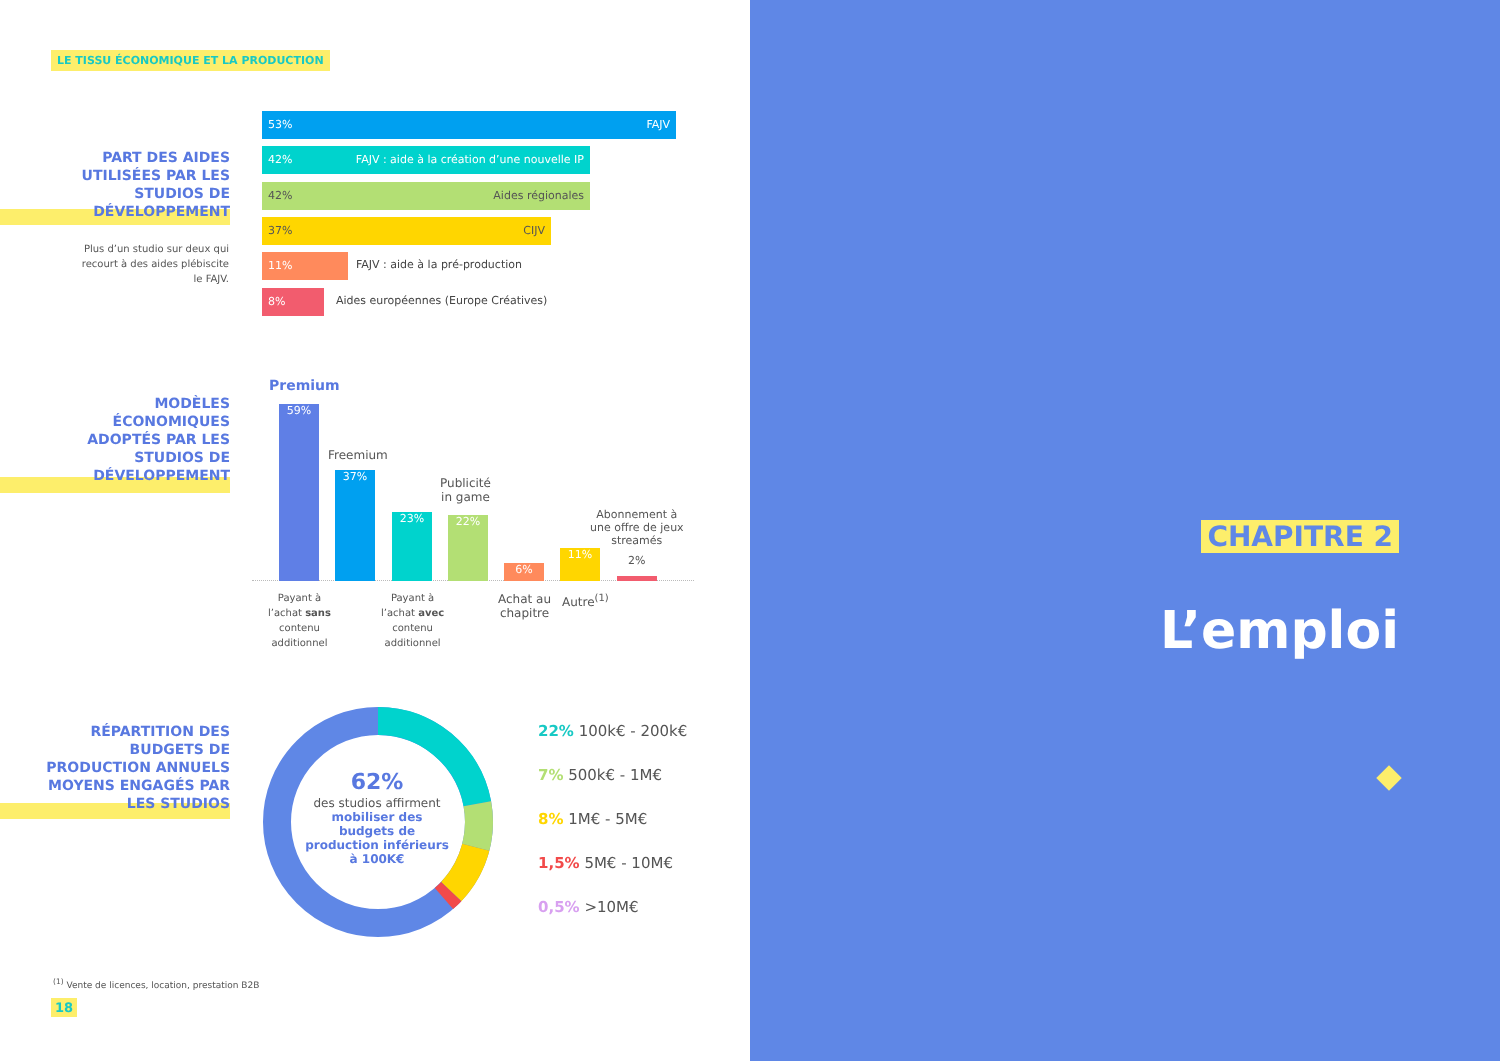LE TISSU ÉCONOMIQUE ET LA PRODUCTION
PART DES AIDES
UTILISÉES PAR LES
STUDIOS DE
DÉVELOPPEMENT
Plus d’un studio sur deux qui recourt à des aides plébiscite le FAJV.
53% FAJV
42% FAJV : aide à la création d’une nouvelle IP
42% Aides régionales
37% CIJV
11%
FAJV : aide à la pré-production
8%
Aides européennes (Europe Créatives)
MODÈLES
ÉCONOMIQUES
ADOPTÉS PAR LES
STUDIOS DE
DÉVELOPPEMENT
Premium
59% 37% 23% 22% 6% 11%
Freemium
Publicité
in game
Abonnement à
une offre de jeux
streamés
2%
Payant à
l’achat sans
contenu
additionnel
Payant à
l’achat avec
contenu
additionnel
Achat au
chapitre
Autre<sup>(1)</sup>
RÉPARTITION DES
BUDGETS DE
PRODUCTION ANNUELS
MOYENS ENGAGÉS PAR
LES STUDIOS
62%
des studios affirment
mobiliser des budgets de production inférieurs à 100K€
22% 100k€ - 200k€
7% 500k€ - 1M€
8% 1M€ - 5M€
1,5% 5M€ - 10M€
0,5% >10M€
<sup>(1)</sup> Vente de licences, location, prestation B2B
18
CHAPITRE 2
L’emploi